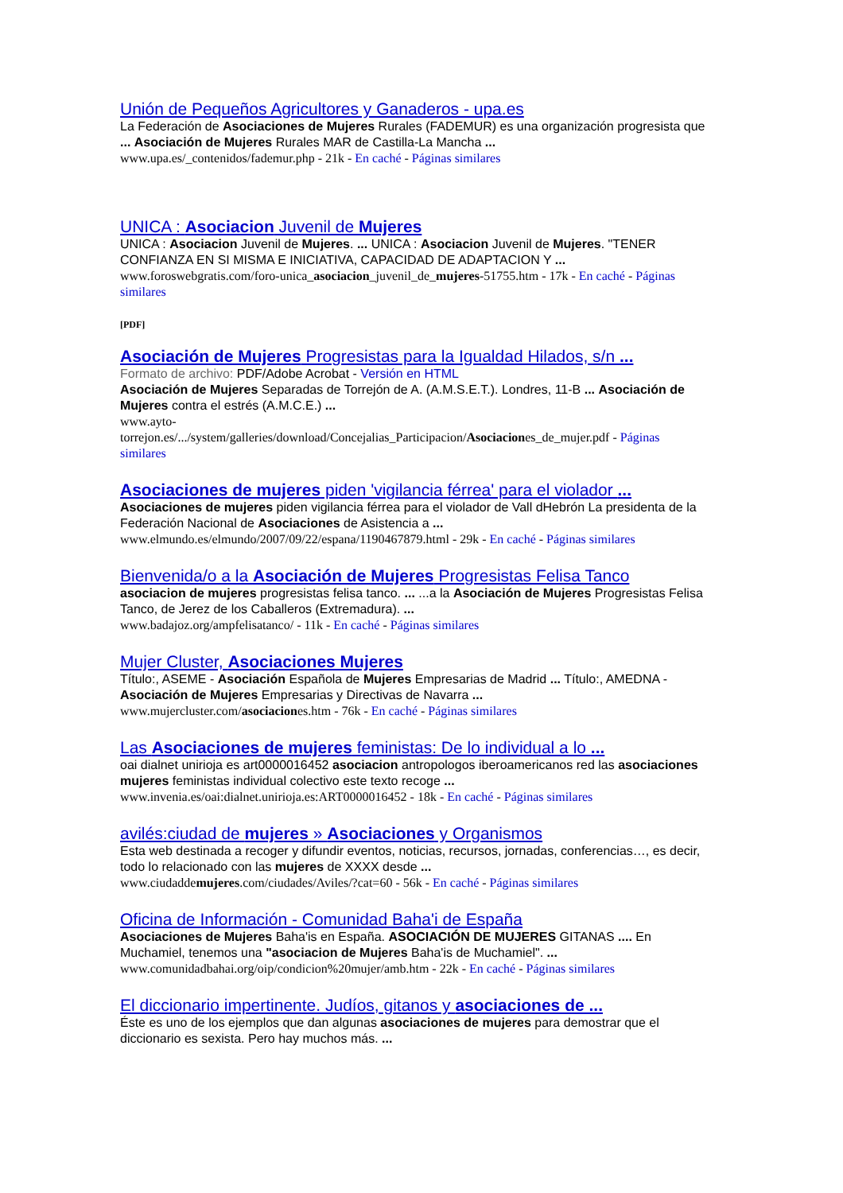Unión de Pequeños Agricultores y Ganaderos - upa.es
La Federación de Asociaciones de Mujeres Rurales (FADEMUR) es una organización progresista que ... Asociación de Mujeres Rurales MAR de Castilla-La Mancha ...
www.upa.es/_contenidos/fademur.php - 21k - En caché - Páginas similares
UNICA : Asociacion Juvenil de Mujeres
UNICA : Asociacion Juvenil de Mujeres. ... UNICA : Asociacion Juvenil de Mujeres. "TENER CONFIANZA EN SI MISMA E INICIATIVA, CAPACIDAD DE ADAPTACION Y ...
www.foroswebgratis.com/foro-unica_asociacion_juvenil_de_mujeres-51755.htm - 17k - En caché - Páginas similares
[PDF]
Asociación de Mujeres Progresistas para la Igualdad Hilados, s/n ...
Formato de archivo: PDF/Adobe Acrobat - Versión en HTML
Asociación de Mujeres Separadas de Torrejón de A. (A.M.S.E.T.). Londres, 11-B ... Asociación de Mujeres contra el estrés (A.M.C.E.) ...
www.ayto-
torrejon.es/.../system/galleries/download/Concejalias_Participacion/Asociaciones_de_mujer.pdf - Páginas similares
Asociaciones de mujeres piden 'vigilancia férrea' para el violador ...
Asociaciones de mujeres piden vigilancia férrea para el violador de Vall dHebrón La presidenta de la Federación Nacional de Asociaciones de Asistencia a ...
www.elmundo.es/elmundo/2007/09/22/espana/1190467879.html - 29k - En caché - Páginas similares
Bienvenida/o a la Asociación de Mujeres Progresistas Felisa Tanco
asociacion de mujeres progresistas felisa tanco. ... ...a la Asociación de Mujeres Progresistas Felisa Tanco, de Jerez de los Caballeros (Extremadura). ...
www.badajoz.org/ampfelisatanco/ - 11k - En caché - Páginas similares
Mujer Cluster, Asociaciones Mujeres
Título:, ASEME - Asociación Española de Mujeres Empresarias de Madrid ... Título:, AMEDNA - Asociación de Mujeres Empresarias y Directivas de Navarra ...
www.mujercluster.com/asociaciones.htm - 76k - En caché - Páginas similares
Las Asociaciones de mujeres feministas: De lo individual a lo ...
oai dialnet unirioja es art0000016452 asociacion antropologos iberoamericanos red las asociaciones mujeres feministas individual colectivo este texto recoge ...
www.invenia.es/oai:dialnet.unirioja.es:ART0000016452 - 18k - En caché - Páginas similares
avilés:ciudad de mujeres » Asociaciones y Organismos
Esta web destinada a recoger y difundir eventos, noticias, recursos, jornadas, conferencias…, es decir, todo lo relacionado con las mujeres de XXXX desde ...
www.ciudaddemujeres.com/ciudades/Aviles/?cat=60 - 56k - En caché - Páginas similares
Oficina de Información - Comunidad Baha'i de España
Asociaciones de Mujeres Baha'is en España. ASOCIACIÓN DE MUJERES GITANAS .... En Muchamiel, tenemos una "asociacion de Mujeres Baha'is de Muchamiel". ...
www.comunidadbahai.org/oip/condicion%20mujer/amb.htm - 22k - En caché - Páginas similares
El diccionario impertinente. Judíos, gitanos y asociaciones de ...
Éste es uno de los ejemplos que dan algunas asociaciones de mujeres para demostrar que el diccionario es sexista. Pero hay muchos más. ...